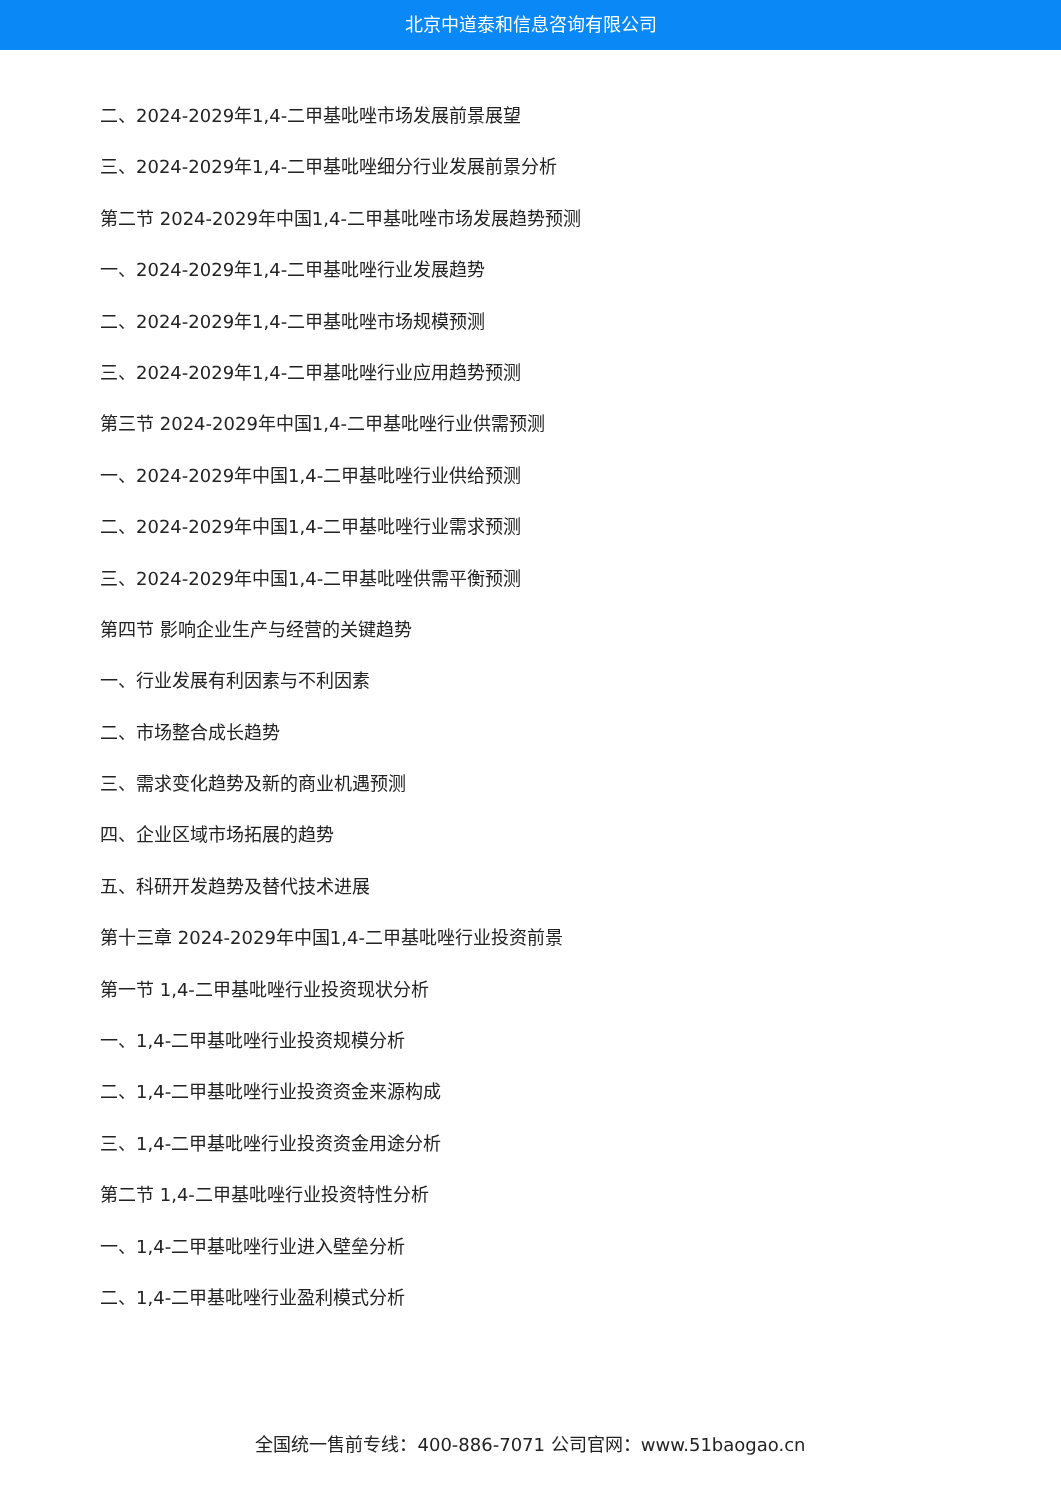北京中道泰和信息咨询有限公司
二、2024-2029年1,4-二甲基吡唑市场发展前景展望
三、2024-2029年1,4-二甲基吡唑细分行业发展前景分析
第二节 2024-2029年中国1,4-二甲基吡唑市场发展趋势预测
一、2024-2029年1,4-二甲基吡唑行业发展趋势
二、2024-2029年1,4-二甲基吡唑市场规模预测
三、2024-2029年1,4-二甲基吡唑行业应用趋势预测
第三节 2024-2029年中国1,4-二甲基吡唑行业供需预测
一、2024-2029年中国1,4-二甲基吡唑行业供给预测
二、2024-2029年中国1,4-二甲基吡唑行业需求预测
三、2024-2029年中国1,4-二甲基吡唑供需平衡预测
第四节 影响企业生产与经营的关键趋势
一、行业发展有利因素与不利因素
二、市场整合成长趋势
三、需求变化趋势及新的商业机遇预测
四、企业区域市场拓展的趋势
五、科研开发趋势及替代技术进展
第十三章 2024-2029年中国1,4-二甲基吡唑行业投资前景
第一节 1,4-二甲基吡唑行业投资现状分析
一、1,4-二甲基吡唑行业投资规模分析
二、1,4-二甲基吡唑行业投资资金来源构成
三、1,4-二甲基吡唑行业投资资金用途分析
第二节 1,4-二甲基吡唑行业投资特性分析
一、1,4-二甲基吡唑行业进入壁垒分析
二、1,4-二甲基吡唑行业盈利模式分析
全国统一售前专线：400-886-7071 公司官网：www.51baogao.cn